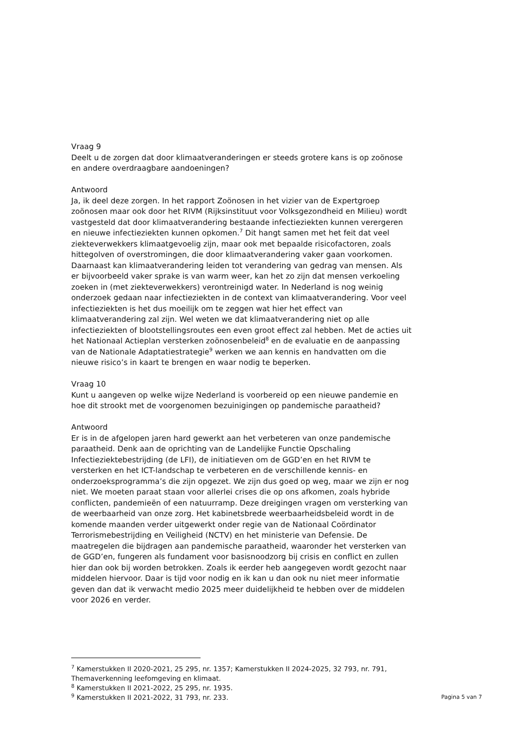Vraag 9
Deelt u de zorgen dat door klimaatveranderingen er steeds grotere kans is op zoönose en andere overdraagbare aandoeningen?
Antwoord
Ja, ik deel deze zorgen. In het rapport Zoönosen in het vizier van de Expertgroep zoönosen maar ook door het RIVM (Rijksinstituut voor Volksgezondheid en Milieu) wordt vastgesteld dat door klimaatverandering bestaande infectieziekten kunnen verergeren en nieuwe infectieziekten kunnen opkomen.<sup>7</sup> Dit hangt samen met het feit dat veel ziekteverwekkers klimaatgevoelig zijn, maar ook met bepaalde risicofactoren, zoals hittegolven of overstromingen, die door klimaatverandering vaker gaan voorkomen. Daarnaast kan klimaatverandering leiden tot verandering van gedrag van mensen. Als er bijvoorbeeld vaker sprake is van warm weer, kan het zo zijn dat mensen verkoeling zoeken in (met ziekteverwekkers) verontreinigd water. In Nederland is nog weinig onderzoek gedaan naar infectieziekten in de context van klimaatverandering. Voor veel infectieziekten is het dus moeilijk om te zeggen wat hier het effect van klimaatverandering zal zijn. Wel weten we dat klimaatverandering niet op alle infectieziekten of blootstellingsroutes een even groot effect zal hebben. Met de acties uit het Nationaal Actieplan versterken zoönosenbeleid<sup>8</sup> en de evaluatie en de aanpassing van de Nationale Adaptatiestrategie<sup>9</sup> werken we aan kennis en handvatten om die nieuwe risico’s in kaart te brengen en waar nodig te beperken.
Vraag 10
Kunt u aangeven op welke wijze Nederland is voorbereid op een nieuwe pandemie en hoe dit strookt met de voorgenomen bezuinigingen op pandemische paraatheid?
Antwoord
Er is in de afgelopen jaren hard gewerkt aan het verbeteren van onze pandemische paraatheid. Denk aan de oprichting van de Landelijke Functie Opschaling Infectieziektebestrijding (de LFI), de initiatieven om de GGD’en en het RIVM te versterken en het ICT-landschap te verbeteren en de verschillende kennis- en onderzoeksprogramma’s die zijn opgezet. We zijn dus goed op weg, maar we zijn er nog niet. We moeten paraat staan voor allerlei crises die op ons afkomen, zoals hybride conflicten, pandemieën of een natuurramp. Deze dreigingen vragen om versterking van de weerbaarheid van onze zorg. Het kabinetsbrede weerbaarheidsbeleid wordt in de komende maanden verder uitgewerkt onder regie van de Nationaal Coördinator Terrorismebestrijding en Veiligheid (NCTV) en het ministerie van Defensie. De maatregelen die bijdragen aan pandemische paraatheid, waaronder het versterken van de GGD’en, fungeren als fundament voor basisnoodzorg bij crisis en conflict en zullen hier dan ook bij worden betrokken. Zoals ik eerder heb aangegeven wordt gezocht naar middelen hiervoor. Daar is tijd voor nodig en ik kan u dan ook nu niet meer informatie geven dan dat ik verwacht medio 2025 meer duidelijkheid te hebben over de middelen voor 2026 en verder.
<sup>7</sup> Kamerstukken II 2020-2021, 25 295, nr. 1357; Kamerstukken II 2024-2025, 32 793, nr. 791, Themaverkenning leefomgeving en klimaat.
<sup>8</sup> Kamerstukken II 2021-2022, 25 295, nr. 1935.
<sup>9</sup> Kamerstukken II 2021-2022, 31 793, nr. 233.
Pagina 5 van 7